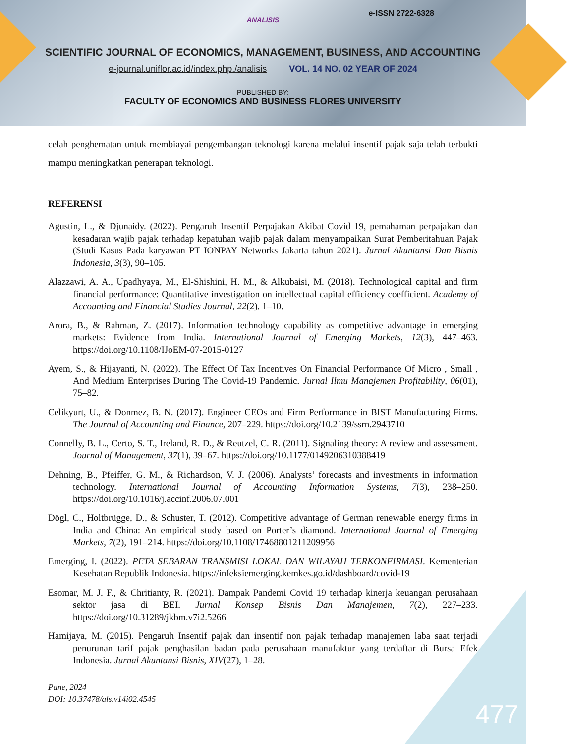e-ISSN 2722-6328
ANALISIS
SCIENTIFIC JOURNAL OF ECONOMICS, MANAGEMENT, BUSINESS, AND ACCOUNTING
e-journal.uniflor.ac.id/index.php./analisis VOL. 14 NO. 02 YEAR OF 2024
PUBLISHED BY:
FACULTY OF ECONOMICS AND BUSINESS FLORES UNIVERSITY
celah penghematan untuk membiayai pengembangan teknologi karena melalui insentif pajak saja telah terbukti mampu meningkatkan penerapan teknologi.
REFERENSI
Agustin, L., & Djunaidy. (2022). Pengaruh Insentif Perpajakan Akibat Covid 19, pemahaman perpajakan dan kesadaran wajib pajak terhadap kepatuhan wajib pajak dalam menyampaikan Surat Pemberitahuan Pajak (Studi Kasus Pada karyawan PT IONPAY Networks Jakarta tahun 2021). Jurnal Akuntansi Dan Bisnis Indonesia, 3(3), 90–105.
Alazzawi, A. A., Upadhyaya, M., El-Shishini, H. M., & Alkubaisi, M. (2018). Technological capital and firm financial performance: Quantitative investigation on intellectual capital efficiency coefficient. Academy of Accounting and Financial Studies Journal, 22(2), 1–10.
Arora, B., & Rahman, Z. (2017). Information technology capability as competitive advantage in emerging markets: Evidence from India. International Journal of Emerging Markets, 12(3), 447–463. https://doi.org/10.1108/IJoEM-07-2015-0127
Ayem, S., & Hijayanti, N. (2022). The Effect Of Tax Incentives On Financial Performance Of Micro , Small , And Medium Enterprises During The Covid-19 Pandemic. Jurnal Ilmu Manajemen Profitability, 06(01), 75–82.
Celikyurt, U., & Donmez, B. N. (2017). Engineer CEOs and Firm Performance in BIST Manufacturing Firms. The Journal of Accounting and Finance, 207–229. https://doi.org/10.2139/ssrn.2943710
Connelly, B. L., Certo, S. T., Ireland, R. D., & Reutzel, C. R. (2011). Signaling theory: A review and assessment. Journal of Management, 37(1), 39–67. https://doi.org/10.1177/0149206310388419
Dehning, B., Pfeiffer, G. M., & Richardson, V. J. (2006). Analysts’ forecasts and investments in information technology. International Journal of Accounting Information Systems, 7(3), 238–250. https://doi.org/10.1016/j.accinf.2006.07.001
Dögl, C., Holtbrügge, D., & Schuster, T. (2012). Competitive advantage of German renewable energy firms in India and China: An empirical study based on Porter’s diamond. International Journal of Emerging Markets, 7(2), 191–214. https://doi.org/10.1108/17468801211209956
Emerging, I. (2022). PETA SEBARAN TRANSMISI LOKAL DAN WILAYAH TERKONFIRMASI. Kementerian Kesehatan Republik Indonesia. https://infeksiemerging.kemkes.go.id/dashboard/covid-19
Esomar, M. J. F., & Chritianty, R. (2021). Dampak Pandemi Covid 19 terhadap kinerja keuangan perusahaan sektor jasa di BEI. Jurnal Konsep Bisnis Dan Manajemen, 7(2), 227–233. https://doi.org/10.31289/jkbm.v7i2.5266
Hamijaya, M. (2015). Pengaruh Insentif pajak dan insentif non pajak terhadap manajemen laba saat terjadi penurunan tarif pajak penghasilan badan pada perusahaan manufaktur yang terdaftar di Bursa Efek Indonesia. Jurnal Akuntansi Bisnis, XIV(27), 1–28.
Pane, 2024
DOI: 10.37478/als.v14i02.4545
477